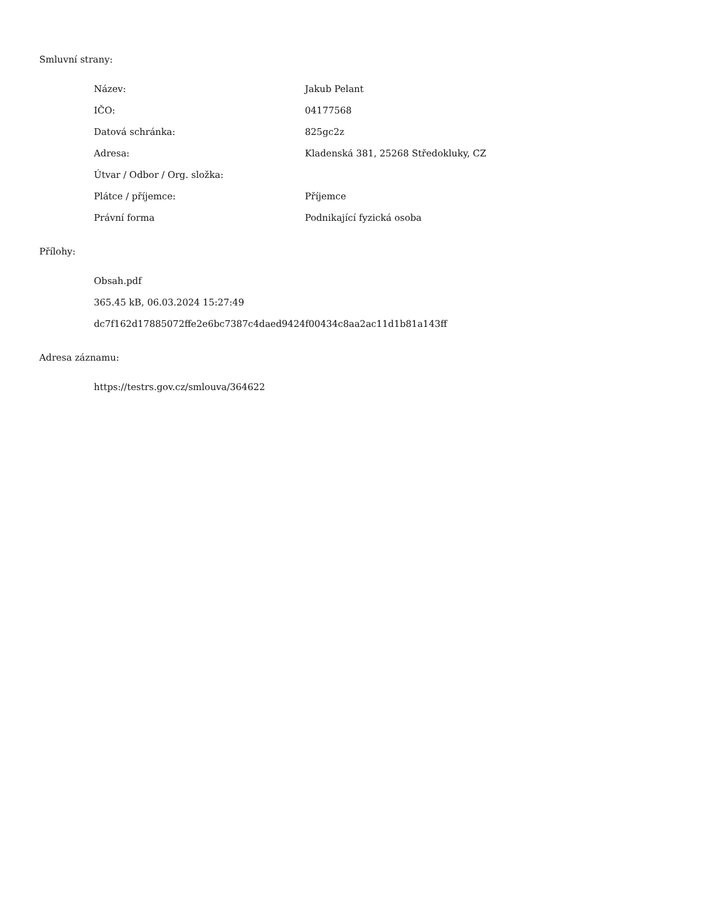Smluvní strany:
| Název: | Jakub Pelant |
| IČO: | 04177568 |
| Datová schránka: | 825gc2z |
| Adresa: | Kladenská 381, 25268 Středokluky, CZ |
| Útvar / Odbor / Org. složka: | |
| Plátce / příjemce: | Příjemce |
| Právní forma | Podnikající fyzická osoba |
Přílohy:
Obsah.pdf
365.45 kB, 06.03.2024 15:27:49
dc7f162d17885072ffe2e6bc7387c4daed9424f00434c8aa2ac11d1b81a143ff
Adresa záznamu:
https://testrs.gov.cz/smlouva/364622